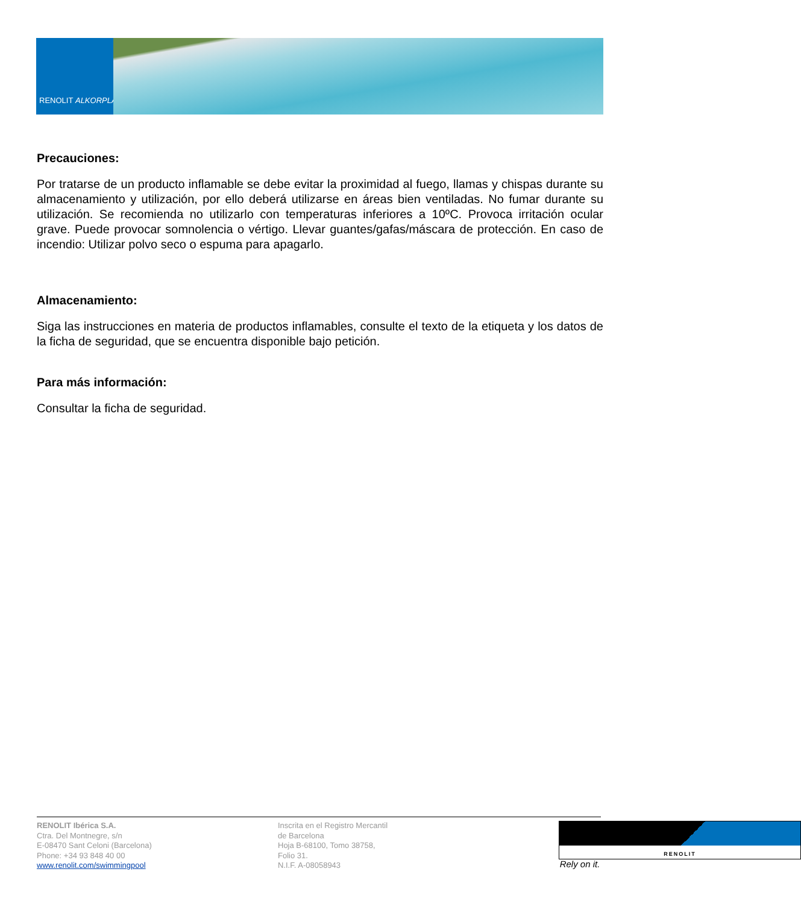RENOLIT ALKORPLAN
Precauciones:
Por tratarse de un producto inflamable se debe evitar la proximidad al fuego, llamas y chispas durante su almacenamiento y utilización, por ello deberá utilizarse en áreas bien ventiladas. No fumar durante su utilización. Se recomienda no utilizarlo con temperaturas inferiores a 10ºC. Provoca irritación ocular grave. Puede provocar somnolencia o vértigo. Llevar guantes/gafas/máscara de protección. En caso de incendio: Utilizar polvo seco o espuma para apagarlo.
Almacenamiento:
Siga las instrucciones en materia de productos inflamables, consulte el texto de la etiqueta y los datos de la ficha de seguridad, que se encuentra disponible bajo petición.
Para más información:
Consultar la ficha de seguridad.
RENOLIT Ibérica S.A.
Ctra. Del Montnegre, s/n
E-08470 Sant Celoni (Barcelona)
Phone: +34 93 848 40 00
www.renolit.com/swimmingpool
Inscrita en el Registro Mercantil
de Barcelona
Hoja B-68100, Tomo 38758,
Folio 31.
N.I.F. A-08058943
RENOLIT
Rely on it.